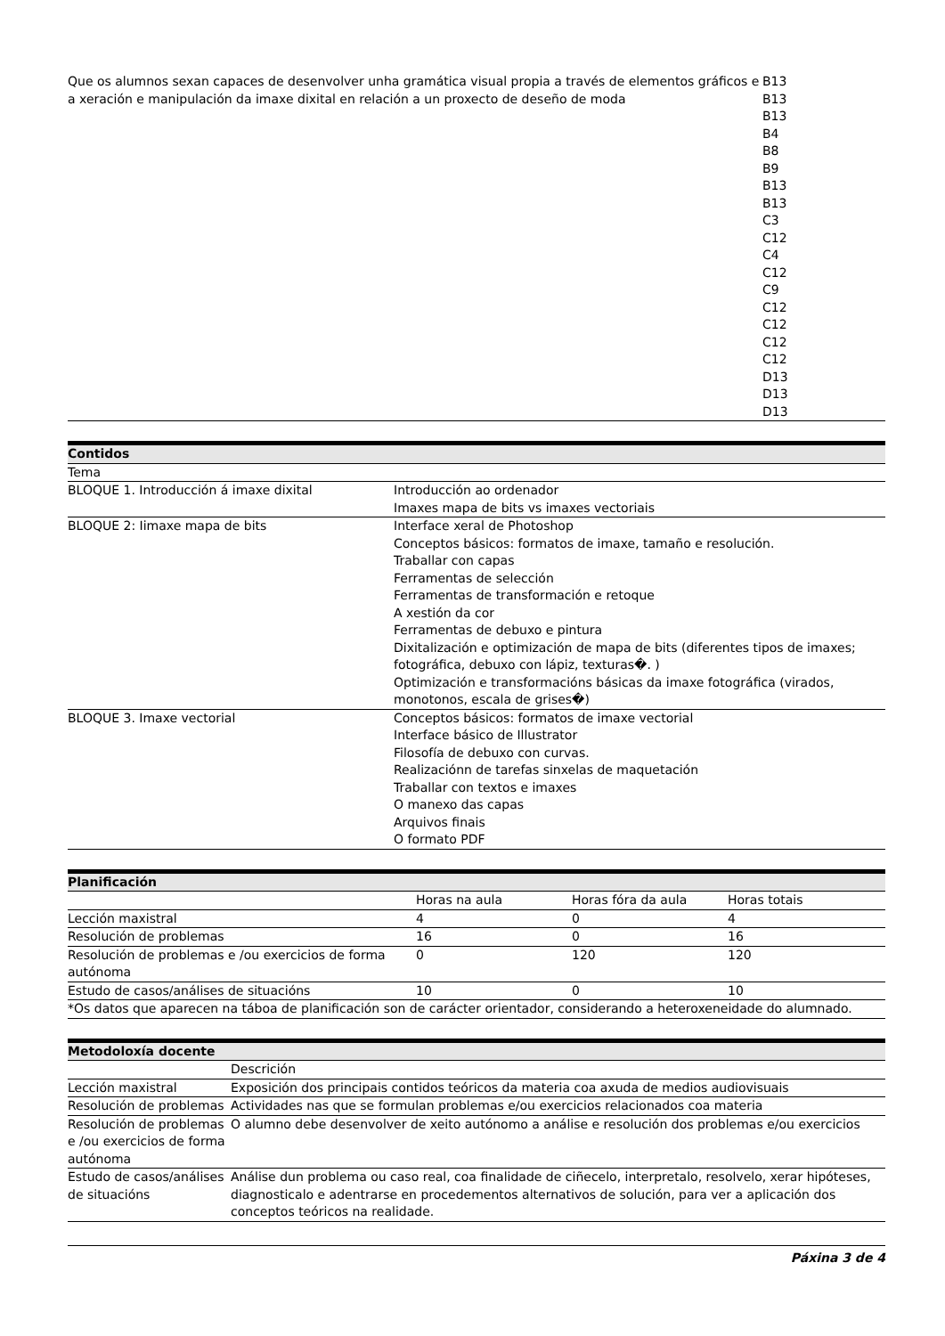| Que os alumnos sexan capaces de desenvolver unha gramática visual propia a través de elementos gráficos e a xeración e manipulación da imaxe dixital en relación a un proxecto de deseño de moda | B13 B13 B13 B4 B8 B9 B13 B13 C3 C12 C4 C12 C9 C12 C12 C12 C12 D13 D13 D13 |
| Contidos | |
| --- | --- |
| Tema | |
| BLOQUE 1. Introducción á imaxe dixital | Introducción ao ordenador Imaxes mapa de bits vs imaxes vectoriais |
| BLOQUE 2: Iimaxe mapa de bits | Interface xeral de Photoshop Conceptos básicos: formatos de imaxe, tamaño e resolución. Traballar con capas Ferramentas de selección Ferramentas de transformación e retoque A xestión da cor Ferramentas de debuxo e pintura Dixitalización e optimización de mapa de bits (diferentes tipos de imaxes; fotográfica, debuxo con lápiz, texturas�. ) Optimización e transformacións básicas da imaxe fotográfica (virados, monotonos, escala de grises�) |
| BLOQUE 3. Imaxe vectorial | Conceptos básicos: formatos de imaxe vectorial Interface básico de Illustrator Filosofía de debuxo con curvas. Realizaciónn de tarefas sinxelas de maquetación Traballar con textos e imaxes O manexo das capas Arquivos finais O formato PDF |
| Planificación | | | |
| --- | --- | --- | --- |
| | Horas na aula | Horas fóra da aula | Horas totais |
| Lección maxistral | 4 | 0 | 4 |
| Resolución de problemas | 16 | 0 | 16 |
| Resolución de problemas e /ou exercicios de forma autónoma | 0 | 120 | 120 |
| Estudo de casos/análises de situacións | 10 | 0 | 10 |
| *Os datos que aparecen na táboa de planificación son de carácter orientador, considerando a heteroxeneidade do alumnado. | | | |
| Metodoloxía docente | |
| --- | --- |
| | Descrición |
| Lección maxistral | Exposición dos principais contidos teóricos da materia coa axuda de medios audiovisuais |
| Resolución de problemas | Actividades nas que se formulan problemas e/ou exercicios relacionados coa materia |
| Resolución de problemas e /ou exercicios de forma autónoma | O alumno debe desenvolver de xeito autónomo a análise e resolución dos problemas e/ou exercicios |
| Estudo de casos/análises de situacións | Análise dun problema ou caso real, coa finalidade de ciñecelo, interpretalo, resolvelo, xerar hipóteses, diagnosticalo e adentrarse en procedementos alternativos de solución, para ver a aplicación dos conceptos teóricos na realidade. |
Páxina 3 de 4